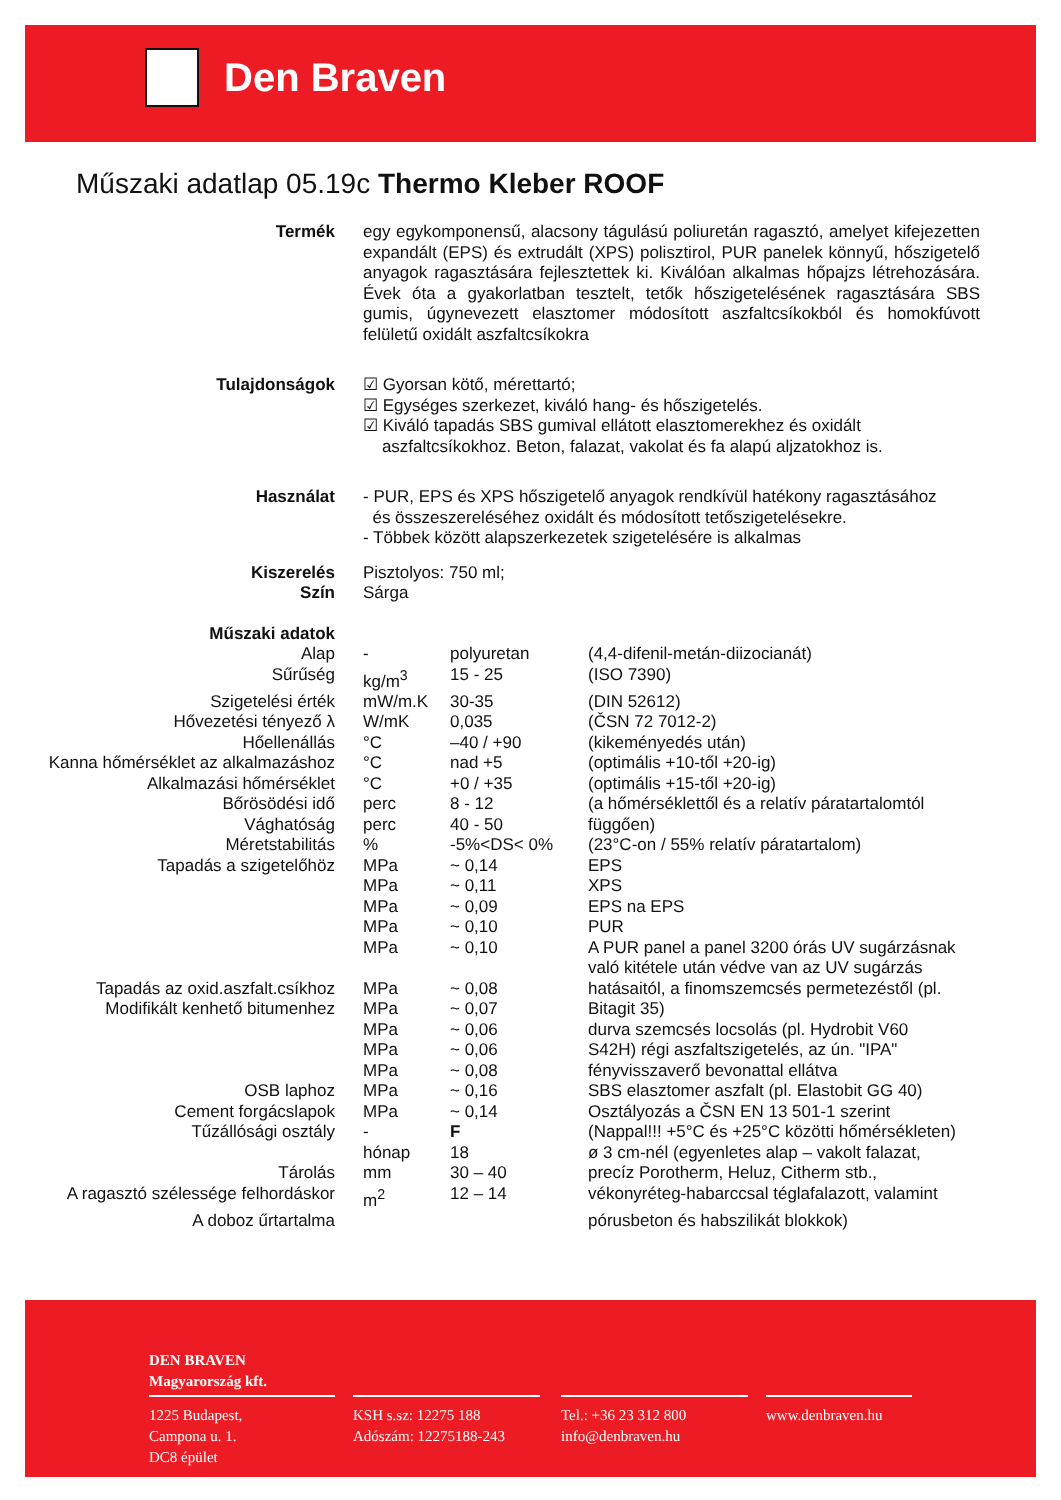Den Braven
Műszaki adatlap 05.19c Thermo Kleber ROOF
Termék
egy egykomponensű, alacsony tágulású poliuretán ragasztó, amelyet kifejezetten expandált (EPS) és extrudált (XPS) polisztirol, PUR panelek könnyű, hőszigetelő anyagok ragasztására fejlesztettek ki. Kiválóan alkalmas hőpajzs létrehozására. Évek óta a gyakorlatban tesztelt, tetők hőszigetelésének ragasztására SBS gumis, úgynevezett elasztomer módosított aszfaltcsíkokból és homokfúvott felületű oxidált aszfaltcsíkokra
Tulajdonságok
☑ Gyorsan kötő, mérettartó;
☑ Egységes szerkezet, kiváló hang- és hőszigetelés.
☑ Kiváló tapadás SBS gumival ellátott elasztomerekhez és oxidált
aszfaltcsíkokhoz. Beton, falazat, vakolat és fa alapú aljzatokhoz is.
Használat
- PUR, EPS és XPS hőszigetelő anyagok rendkívül hatékony ragasztásához
és összeszereléséhez oxidált és módosított tetőszigetelésekre.
- Többek között alapszerkezetek szigetelésére is alkalmas
Kiszerelés
Szín
Pisztolyos: 750 ml;
Sárga
| Műszaki adatok | | | |
| Alap | - | polyuretan | (4,4-difenil-metán-diizocianát) |
| Sűrűség | kg/m<sup>3</sup> | 15 - 25 | (ISO 7390) |
| Szigetelési érték | mW/m.K | 30-35 | (DIN 52612) |
| Hővezetési tényező λ | W/mK | 0,035 | (ČSN 72 7012-2) |
| Hőellenállás | °C | –40 / +90 | (kikeményedés után) |
| Kanna hőmérséklet az alkalmazáshoz | °C | nad +5 | (optimális +10-től +20-ig) |
| Alkalmazási hőmérséklet | °C | +0 / +35 | (optimális +15-től +20-ig) |
| Bőrösödési idő | perc | 8 - 12 | (a hőmérséklettől és a relatív páratartalomtól |
| Vághatóság | perc | 40 - 50 | függően) |
| Méretstabilitás | % | -5%<DS< 0% | (23°C-on / 55% relatív páratartalom) |
| Tapadás a szigetelőhöz | MPa | ~ 0,14 | EPS |
| | MPa | ~ 0,11 | XPS |
| | MPa | ~ 0,09 | EPS na EPS |
| | MPa | ~ 0,10 | PUR |
| | MPa | ~ 0,10 | A PUR panel a panel 3200 órás UV sugárzásnak |
| | | | való kitétele után védve van az UV sugárzás |
| Tapadás az oxid.aszfalt.csíkhoz | MPa | ~ 0,08 | hatásaitól, a finomszemcsés permetezéstől (pl. |
| Modifikált kenhető bitumenhez | MPa | ~ 0,07 | Bitagit 35) |
| | MPa | ~ 0,06 | durva szemcsés locsolás (pl. Hydrobit V60 |
| | MPa | ~ 0,06 | S42H) régi aszfaltszigetelés, az ún. "IPA" |
| | MPa | ~ 0,08 | fényvisszaverő bevonattal ellátva |
| OSB laphoz | MPa | ~ 0,16 | SBS elasztomer aszfalt (pl. Elastobit GG 40) |
| Cement forgácslapok | MPa | ~ 0,14 | Osztályozás a ČSN EN 13 501-1 szerint |
| Tűzállósági osztály | - | F | (Nappal!!! +5°C és +25°C közötti hőmérsékleten) |
| | hónap | 18 | ø 3 cm-nél (egyenletes alap – vakolt falazat, |
| Tárolás | mm | 30 – 40 | precíz Porotherm, Heluz, Citherm stb., |
| A ragasztó szélessége felhordáskor | m<sup>2</sup> | 12 – 14 | vékonyréteg-habarccsal téglafalazott, valamint |
| A doboz űrtartalma | | | pórusbeton és habszilikát blokkok) |
DEN BRAVEN
Magyarország kft.
1225 Budapest,
Campona u. 1.
DC8 épület
KSH s.sz: 12275 188
Adószám: 12275188-243
Tel.: +36 23 312 800
info@denbraven.hu
www.denbraven.hu